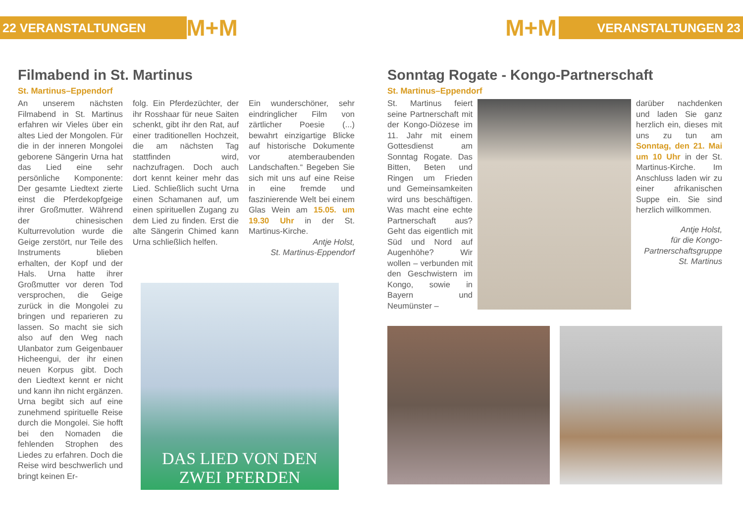22 VERANSTALTUNGEN M+M M+M VERANSTALTUNGEN 23
Filmabend in St. Martinus
St. Martinus–Eppendorf
An unserem nächsten Filmabend in St. Martinus erfahren wir Vieles über ein altes Lied der Mongolen. Für die in der inneren Mongolei geborene Sängerin Urna hat das Lied eine sehr persönliche Komponente: Der gesamte Liedtext zierte einst die Pferdekopfgeige ihrer Großmutter. Während der chinesischen Kulturrevolution wurde die Geige zerstört, nur Teile des Instruments blieben erhalten, der Kopf und der Hals. Urna hatte ihrer Großmutter vor deren Tod versprochen, die Geige zurück in die Mongolei zu bringen und reparieren zu lassen. So macht sie sich also auf den Weg nach Ulanbator zum Geigenbauer Hicheengui, der ihr einen neuen Korpus gibt. Doch den Liedtext kennt er nicht und kann ihn nicht ergänzen. Urna begibt sich auf eine zunehmend spirituelle Reise durch die Mongolei. Sie hofft bei den Nomaden die fehlenden Strophen des Liedes zu erfahren. Doch die Reise wird beschwerlich und bringt keinen Er-
folg. Ein Pferdezüchter, der ihr Rosshaar für neue Saiten schenkt, gibt ihr den Rat, auf einer traditionellen Hochzeit, die am nächsten Tag stattfinden wird, nachzufragen. Doch auch dort kennt keiner mehr das Lied. Schließlich sucht Urna einen Schamanen auf, um einen spirituellen Zugang zu dem Lied zu finden. Erst die alte Sängerin Chimed kann Urna schließlich helfen.
Ein wunderschöner, sehr eindringlicher Film von zärtlicher Poesie (...) bewahrt einzigartige Blicke auf historische Dokumente vor atemberaubenden Landschaften.“ Begeben Sie sich mit uns auf eine Reise in eine fremde und faszinierende Welt bei einem Glas Wein am 15.05. um 19.30 Uhr in der St. Martinus-Kirche.
Antje Holst,
St. Martinus-Eppendorf
DAS LIED VON DEN
ZWEI PFERDEN
Sonntag Rogate - Kongo-Partnerschaft
St. Martinus–Eppendorf
St. Martinus feiert seine Partnerschaft mit der Kongo-Diözese im 11. Jahr mit einem Gottesdienst am Sonntag Rogate. Das Bitten, Beten und Ringen um Frieden und Gemeinsamkeiten wird uns beschäftigen. Was macht eine echte Partnerschaft aus? Geht das eigentlich mit Süd und Nord auf Augenhöhe? Wir wollen – verbunden mit den Geschwistern im Kongo, sowie in Bayern und Neumünster –
darüber nachdenken und laden Sie ganz herzlich ein, dieses mit uns zu tun am Sonntag, den 21. Mai um 10 Uhr in der St. Martinus-Kirche. Im Anschluss laden wir zu einer afrikanischen Suppe ein. Sie sind herzlich willkommen.
Antje Holst,
für die Kongo-Partnerschaftsgruppe
St. Martinus